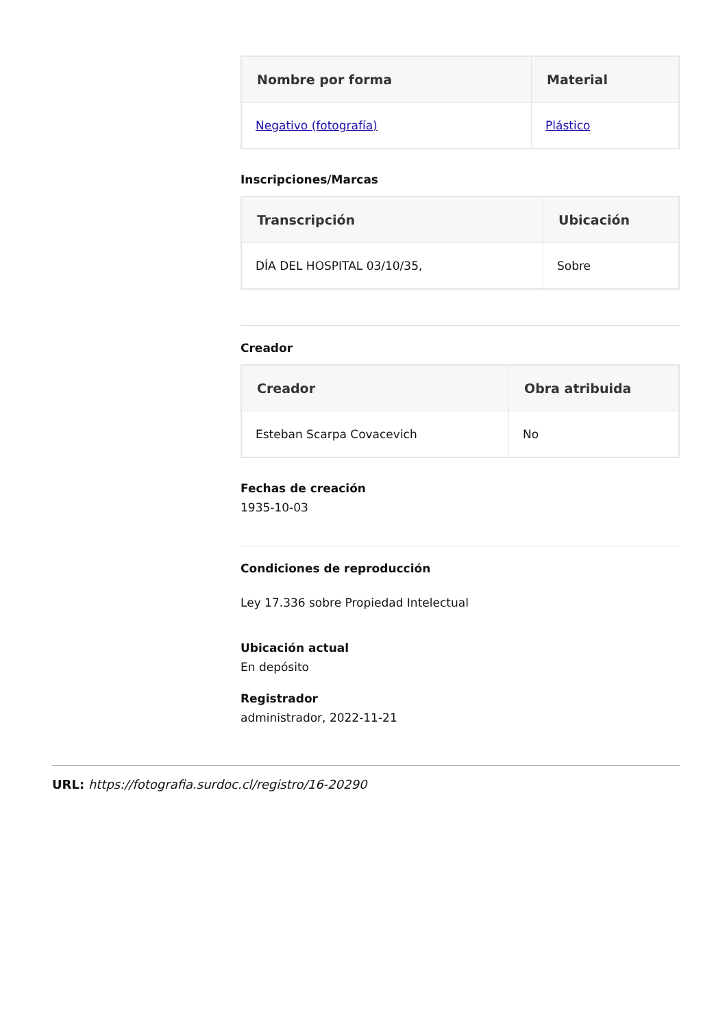| Nombre por forma | Material |
| --- | --- |
| Negativo (fotografía) | Plástico |
Inscripciones/Marcas
| Transcripción | Ubicación |
| --- | --- |
| DÍA DEL HOSPITAL 03/10/35, | Sobre |
Creador
| Creador | Obra atribuida |
| --- | --- |
| Esteban Scarpa Covacevich | No |
Fechas de creación
1935-10-03
Condiciones de reproducción
Ley 17.336 sobre Propiedad Intelectual
Ubicación actual
En depósito
Registrador
administrador, 2022-11-21
URL: https://fotografia.surdoc.cl/registro/16-20290